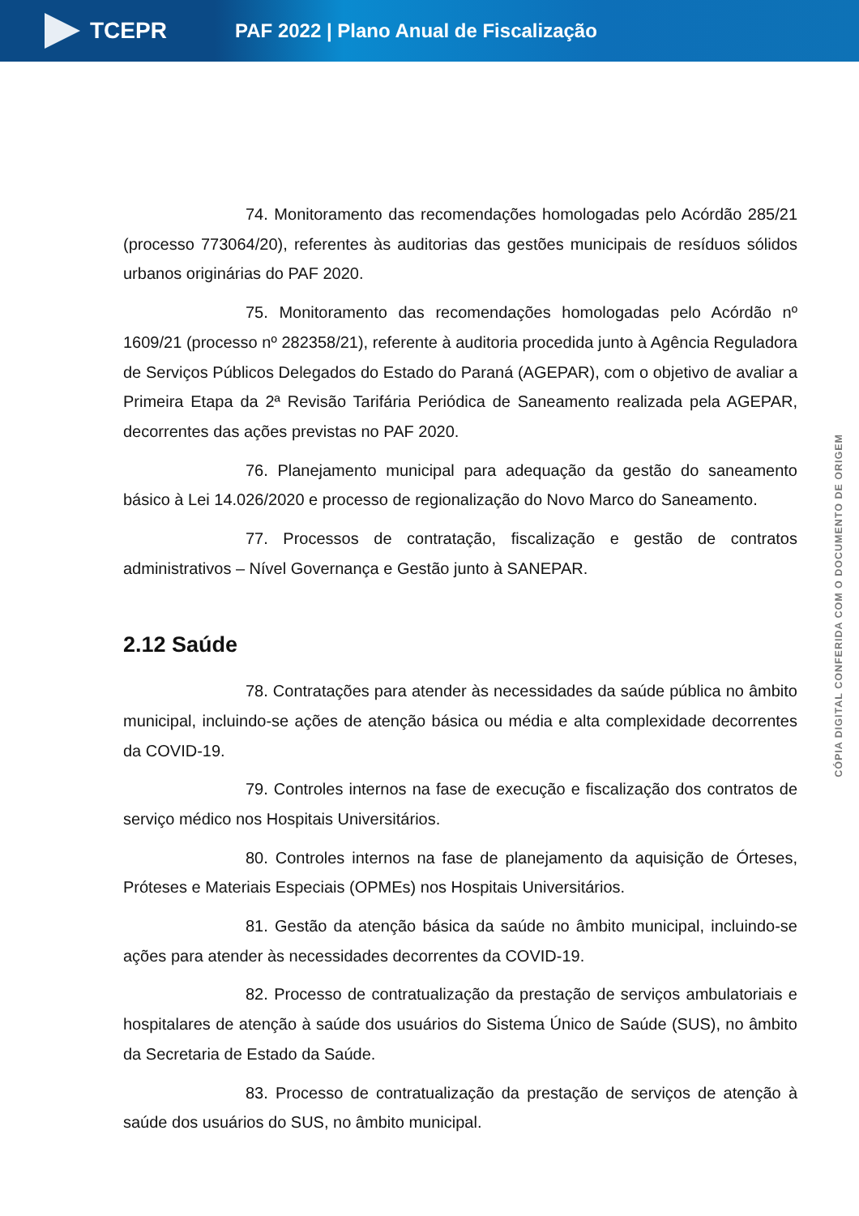TCEPR
PAF 2022 | Plano Anual de Fiscalização
74. Monitoramento das recomendações homologadas pelo Acórdão 285/21 (processo 773064/20), referentes às auditorias das gestões municipais de resíduos sólidos urbanos originárias do PAF 2020.
75. Monitoramento das recomendações homologadas pelo Acórdão nº 1609/21 (processo nº 282358/21), referente à auditoria procedida junto à Agência Reguladora de Serviços Públicos Delegados do Estado do Paraná (AGEPAR), com o objetivo de avaliar a Primeira Etapa da 2ª Revisão Tarifária Periódica de Saneamento realizada pela AGEPAR, decorrentes das ações previstas no PAF 2020.
76. Planejamento municipal para adequação da gestão do saneamento básico à Lei 14.026/2020 e processo de regionalização do Novo Marco do Saneamento.
77. Processos de contratação, fiscalização e gestão de contratos administrativos – Nível Governança e Gestão junto à SANEPAR.
2.12 Saúde
78. Contratações para atender às necessidades da saúde pública no âmbito municipal, incluindo-se ações de atenção básica ou média e alta complexidade decorrentes da COVID-19.
79. Controles internos na fase de execução e fiscalização dos contratos de serviço médico nos Hospitais Universitários.
80. Controles internos na fase de planejamento da aquisição de Órteses, Próteses e Materiais Especiais (OPMEs) nos Hospitais Universitários.
81. Gestão da atenção básica da saúde no âmbito municipal, incluindo-se ações para atender às necessidades decorrentes da COVID-19.
82. Processo de contratualização da prestação de serviços ambulatoriais e hospitalares de atenção à saúde dos usuários do Sistema Único de Saúde (SUS), no âmbito da Secretaria de Estado da Saúde.
83. Processo de contratualização da prestação de serviços de atenção à saúde dos usuários do SUS, no âmbito municipal.
CÓPIA DIGITAL CONFERIDA COM O DOCUMENTO DE ORIGEM